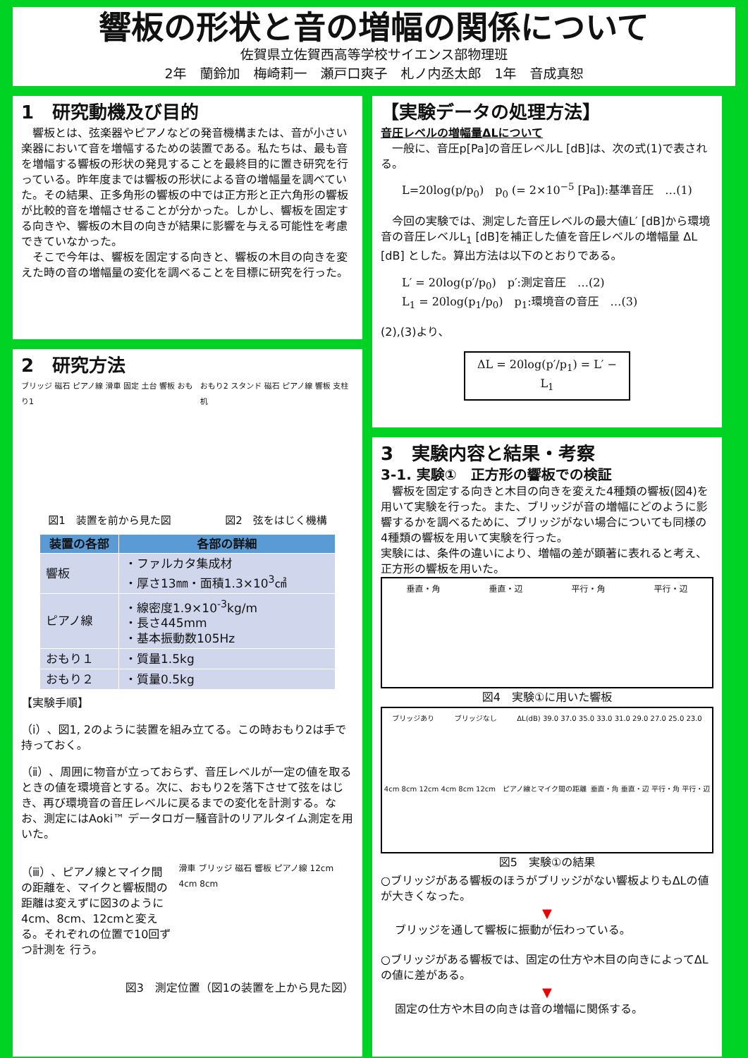響板の形状と音の増幅の関係について
佐賀県立佐賀西高等学校サイエンス部物理班
2年　蘭鈴加　梅崎莉一　瀬戸口爽子　札ノ内丞太郎　1年　音成真恕
1　研究動機及び目的
　響板とは、弦楽器やピアノなどの発音機構または、音が小さい楽器において音を増幅するための装置である。私たちは、最も音を増幅する響板の形状の発見することを最終目的に置き研究を行っている。昨年度までは響板の形状による音の増幅量を調べていた。その結果、正多角形の響板の中では正方形と正六角形の響板が比較的音を増幅させることが分かった。しかし、響板を固定する向きや、響板の木目の向きが結果に影響を与える可能性を考慮できていなかった。
　そこで今年は、響板を固定する向きと、響板の木目の向きを変えた時の音の増幅量の変化を調べることを目標に研究を行った。
2　研究方法
ブリッジ 磁石 ピアノ線 滑車 固定 土台 響板 おもり1
おもり2 スタンド 磁石 ピアノ線 響板 支柱 机
図1　装置を前から見た図 図2　弦をはじく機構
| 装置の各部 | 各部の詳細 |
| --- | --- |
| 響板 | ・ファルカタ集成材 ・厚さ13㎜・面積1.3×10<sup>3</sup>㎠ |
| ピアノ線 | ・線密度1.9×10<sup>-3</sup>kg/m ・長さ445mm ・基本振動数105Hz |
| おもり１ | ・質量1.5kg |
| おもり２ | ・質量0.5kg |
【実験手順】
（ⅰ）、図1, 2のように装置を組み立てる。この時おもり2は手で持っておく。
（ⅱ）、周囲に物音が立っておらず、音圧レベルが一定の値を取るときの値を環境音とする。次に、おもり2を落下させて弦をはじき、再び環境音の音圧レベルに戻るまでの変化を計測する。なお、測定にはAoki™ データロガー騒音計のリアルタイム測定を用いた。
（ⅲ）、ピアノ線とマイク間の距離を、マイクと響板間の距離は変えずに図3のように4cm、8cm、12cmと変える。それぞれの位置で10回ずつ計測を 行う。
滑車 ブリッジ 磁石 響板 ピアノ線 12cm 4cm 8cm
図3　測定位置（図1の装置を上から見た図）
【実験データの処理方法】
音圧レベルの増幅量ΔLについて
　一般に、音圧p[Pa]の音圧レベルL [dB]は、次の式(1)で表される。
L=20log(p/p<sub>0</sub>)　p<sub>0</sub> (= 2×10<sup>−5</sup> [Pa]):基準音圧　…(1)
　今回の実験では、測定した音圧レベルの最大値L′ [dB]から環境音の音圧レベルL<sub>1</sub> [dB]を補正した値を音圧レベルの増幅量 ΔL [dB] とした。算出方法は以下のとおりである。
L′ = 20log(p′/p<sub>0</sub>)　p′:測定音圧　…(2)
L<sub>1</sub> = 20log(p<sub>1</sub>/p<sub>0</sub>)　p<sub>1</sub>:環境音の音圧　…(3)
(2),(3)より、
ΔL = 20log(p′/p<sub>1</sub>) = L′ − L<sub>1</sub>
3　実験内容と結果・考察
3-1. 実験①　正方形の響板での検証
　響板を固定する向きと木目の向きを変えた4種類の響板(図4)を用いて実験を行った。また、ブリッジが音の増幅にどのように影響するかを調べるために、ブリッジがない場合についても同様の4種類の響板を用いて実験を行った。
実験には、条件の違いにより、増幅の差が顕著に表れると考え、正方形の響板を用いた。
垂直・角 垂直・辺 平行・角 平行・辺
図4　実験①に用いた響板
ブリッジあり ブリッジなし ΔL(dB) 39.0 37.0 35.0 33.0 31.0 29.0 27.0 25.0 23.0 4cm 8cm 12cm 4cm 8cm 12cm　ピアノ線とマイク間の距離 垂直・角 垂直・辺 平行・角 平行・辺
図5　実験①の結果
○ブリッジがある響板のほうがブリッジがない響板よりもΔLの値が大きくなった。
▼
ブリッジを通して響板に振動が伝わっている。
○ブリッジがある響板では、固定の仕方や木目の向きによってΔLの値に差がある。
▼
固定の仕方や木目の向きは音の増幅に関係する。